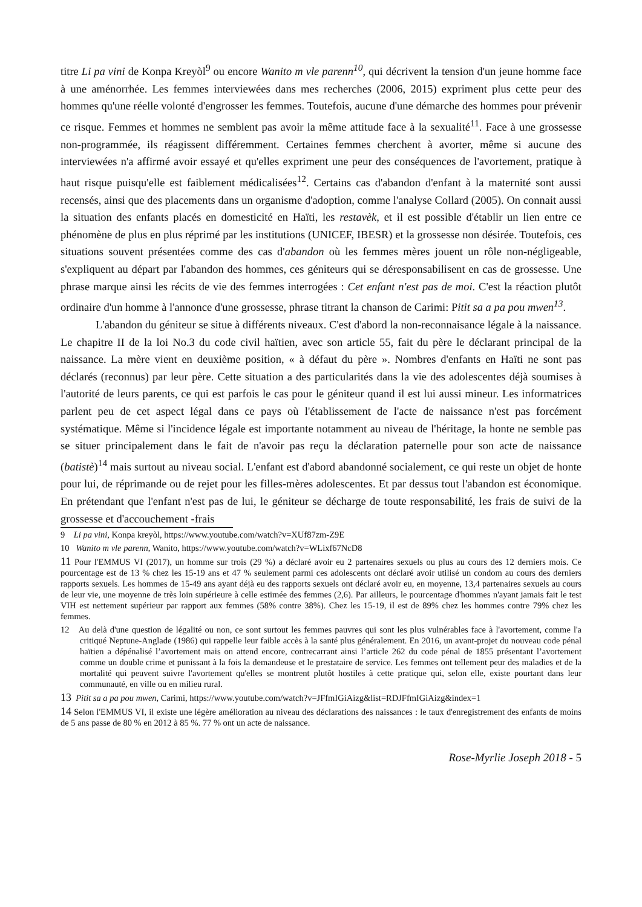titre Li pa vini de Konpa Kreyòl<sup>9</sup> ou encore Wanito m vle parenn<sup>10</sup>, qui décrivent la tension d'un jeune homme face à une aménorrhée. Les femmes interviewées dans mes recherches (2006, 2015) expriment plus cette peur des hommes qu'une réelle volonté d'engrosser les femmes. Toutefois, aucune d'une démarche des hommes pour prévenir ce risque. Femmes et hommes ne semblent pas avoir la même attitude face à la sexualité<sup>11</sup>. Face à une grossesse non-programmée, ils réagissent différemment. Certaines femmes cherchent à avorter, même si aucune des interviewées n'a affirmé avoir essayé et qu'elles expriment une peur des conséquences de l'avortement, pratique à haut risque puisqu'elle est faiblement médicalisées<sup>12</sup>. Certains cas d'abandon d'enfant à la maternité sont aussi recensés, ainsi que des placements dans un organisme d'adoption, comme l'analyse Collard (2005). On connait aussi la situation des enfants placés en domesticité en Haïti, les restavèk, et il est possible d'établir un lien entre ce phénomène de plus en plus réprimé par les institutions (UNICEF, IBESR) et la grossesse non désirée. Toutefois, ces situations souvent présentées comme des cas d'abandon où les femmes mères jouent un rôle non-négligeable, s'expliquent au départ par l'abandon des hommes, ces géniteurs qui se déresponsabilisent en cas de grossesse. Une phrase marque ainsi les récits de vie des femmes interrogées : Cet enfant n'est pas de moi. C'est la réaction plutôt ordinaire d'un homme à l'annonce d'une grossesse, phrase titrant la chanson de Carimi: Pitit sa a pa pou mwen<sup>13</sup>.
L'abandon du géniteur se situe à différents niveaux. C'est d'abord la non-reconnaisance légale à la naissance. Le chapitre II de la loi No.3 du code civil haïtien, avec son article 55, fait du père le déclarant principal de la naissance. La mère vient en deuxième position, « à défaut du père ». Nombres d'enfants en Haïti ne sont pas déclarés (reconnus) par leur père. Cette situation a des particularités dans la vie des adolescentes déjà soumises à l'autorité de leurs parents, ce qui est parfois le cas pour le géniteur quand il est lui aussi mineur. Les informatrices parlent peu de cet aspect légal dans ce pays où l'établissement de l'acte de naissance n'est pas forcément systématique. Même si l'incidence légale est importante notamment au niveau de l'héritage, la honte ne semble pas se situer principalement dans le fait de n'avoir pas reçu la déclaration paternelle pour son acte de naissance (batistè)<sup>14</sup> mais surtout au niveau social. L'enfant est d'abord abandonné socialement, ce qui reste un objet de honte pour lui, de réprimande ou de rejet pour les filles-mères adolescentes. Et par dessus tout l'abandon est économique. En prétendant que l'enfant n'est pas de lui, le géniteur se décharge de toute responsabilité, les frais de suivi de la grossesse et d'accouchement -frais
9 Li pa vini, Konpa kreyòl, https://www.youtube.com/watch?v=XUf87zm-Z9E
10 Wanito m vle parenn, Wanito, https://www.youtube.com/watch?v=WLixf67NcD8
11 Pour l'EMMUS VI (2017), un homme sur trois (29 %) a déclaré avoir eu 2 partenaires sexuels ou plus au cours des 12 derniers mois. Ce pourcentage est de 13 % chez les 15-19 ans et 47 % seulement parmi ces adolescents ont déclaré avoir utilisé un condom au cours des derniers rapports sexuels. Les hommes de 15-49 ans ayant déjà eu des rapports sexuels ont déclaré avoir eu, en moyenne, 13,4 partenaires sexuels au cours de leur vie, une moyenne de très loin supérieure à celle estimée des femmes (2,6). Par ailleurs, le pourcentage d'hommes n'ayant jamais fait le test VIH est nettement supérieur par rapport aux femmes (58% contre 38%). Chez les 15-19, il est de 89% chez les hommes contre 79% chez les femmes.
12 Au delà d'une question de légalité ou non, ce sont surtout les femmes pauvres qui sont les plus vulnérables face à l'avortement, comme l'a critiqué Neptune-Anglade (1986) qui rappelle leur faible accès à la santé plus généralement. En 2016, un avant-projet du nouveau code pénal haïtien a dépénalisé l’avortement mais on attend encore, contrecarrant ainsi l’article 262 du code pénal de 1855 présentant l’avortement comme un double crime et punissant à la fois la demandeuse et le prestataire de service. Les femmes ont tellement peur des maladies et de la mortalité qui peuvent suivre l'avortement qu'elles se montrent plutôt hostiles à cette pratique qui, selon elle, existe pourtant dans leur communauté, en ville ou en milieu rural.
13 Pitit sa a pa pou mwen, Carimi, https://www.youtube.com/watch?v=JFfmIGiAizg&list=RDJFfmIGiAizg&index=1
14 Selon l'EMMUS VI, il existe une légère amélioration au niveau des déclarations des naissances : le taux d'enregistrement des enfants de moins de 5 ans passe de 80 % en 2012 à 85 %. 77 % ont un acte de naissance.
Rose-Myrlie Joseph 2018 - 5